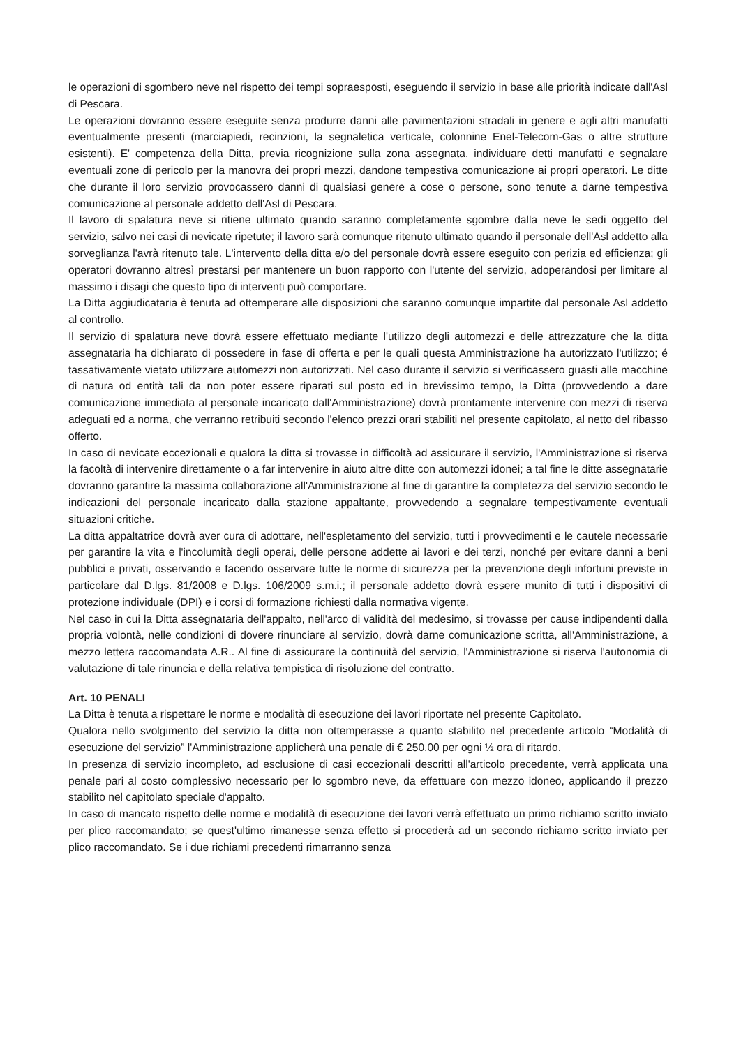le operazioni di sgombero neve nel rispetto dei tempi sopraesposti, eseguendo il servizio in base alle priorità indicate dall'Asl di Pescara.
Le operazioni dovranno essere eseguite senza produrre danni alle pavimentazioni stradali in genere e agli altri manufatti eventualmente presenti (marciapiedi, recinzioni, la segnaletica verticale, colonnine Enel-Telecom-Gas o altre strutture esistenti). E' competenza della Ditta, previa ricognizione sulla zona assegnata, individuare detti manufatti e segnalare eventuali zone di pericolo per la manovra dei propri mezzi, dandone tempestiva comunicazione ai propri operatori. Le ditte che durante il loro servizio provocassero danni di qualsiasi genere a cose o persone, sono tenute a darne tempestiva comunicazione al personale addetto dell'Asl di Pescara.
Il lavoro di spalatura neve si ritiene ultimato quando saranno completamente sgombre dalla neve le sedi oggetto del servizio, salvo nei casi di nevicate ripetute; il lavoro sarà comunque ritenuto ultimato quando il personale dell'Asl addetto alla sorveglianza l'avrà ritenuto tale. L'intervento della ditta e/o del personale dovrà essere eseguito con perizia ed efficienza; gli operatori dovranno altresì prestarsi per mantenere un buon rapporto con l'utente del servizio, adoperandosi per limitare al massimo i disagi che questo tipo di interventi può comportare.
La Ditta aggiudicataria è tenuta ad ottemperare alle disposizioni che saranno comunque impartite dal personale Asl addetto al controllo.
Il servizio di spalatura neve dovrà essere effettuato mediante l'utilizzo degli automezzi e delle attrezzature che la ditta assegnataria ha dichiarato di possedere in fase di offerta e per le quali questa Amministrazione ha autorizzato l'utilizzo; é tassativamente vietato utilizzare automezzi non autorizzati. Nel caso durante il servizio si verificassero guasti alle macchine di natura od entità tali da non poter essere riparati sul posto ed in brevissimo tempo, la Ditta (provvedendo a dare comunicazione immediata al personale incaricato dall'Amministrazione) dovrà prontamente intervenire con mezzi di riserva adeguati ed a norma, che verranno retribuiti secondo l'elenco prezzi orari stabiliti nel presente capitolato, al netto del ribasso offerto.
In caso di nevicate eccezionali e qualora la ditta si trovasse in difficoltà ad assicurare il servizio, l'Amministrazione si riserva la facoltà di intervenire direttamente o a far intervenire in aiuto altre ditte con automezzi idonei; a tal fine le ditte assegnatarie dovranno garantire la massima collaborazione all'Amministrazione al fine di garantire la completezza del servizio secondo le indicazioni del personale incaricato dalla stazione appaltante, provvedendo a segnalare tempestivamente eventuali situazioni critiche.
La ditta appaltatrice dovrà aver cura di adottare, nell'espletamento del servizio, tutti i provvedimenti e le cautele necessarie per garantire la vita e l'incolumità degli operai, delle persone addette ai lavori e dei terzi, nonché per evitare danni a beni pubblici e privati, osservando e facendo osservare tutte le norme di sicurezza per la prevenzione degli infortuni previste in particolare dal D.lgs. 81/2008 e D.lgs. 106/2009 s.m.i.; il personale addetto dovrà essere munito di tutti i dispositivi di protezione individuale (DPI) e i corsi di formazione richiesti dalla normativa vigente.
Nel caso in cui la Ditta assegnataria dell'appalto, nell'arco di validità del medesimo, si trovasse per cause indipendenti dalla propria volontà, nelle condizioni di dovere rinunciare al servizio, dovrà darne comunicazione scritta, all'Amministrazione, a mezzo lettera raccomandata A.R.. Al fine di assicurare la continuità del servizio, l'Amministrazione si riserva l'autonomia di valutazione di tale rinuncia e della relativa tempistica di risoluzione del contratto.
Art. 10 PENALI
La Ditta è tenuta a rispettare le norme e modalità di esecuzione dei lavori riportate nel presente Capitolato.
Qualora nello svolgimento del servizio la ditta non ottemperasse a quanto stabilito nel precedente articolo “Modalità di esecuzione del servizio” l'Amministrazione applicherà una penale di € 250,00 per ogni ½ ora di ritardo.
In presenza di servizio incompleto, ad esclusione di casi eccezionali descritti all'articolo precedente, verrà applicata una penale pari al costo complessivo necessario per lo sgombro neve, da effettuare con mezzo idoneo, applicando il prezzo stabilito nel capitolato speciale d'appalto.
In caso di mancato rispetto delle norme e modalità di esecuzione dei lavori verrà effettuato un primo richiamo scritto inviato per plico raccomandato; se quest'ultimo rimanesse senza effetto si procederà ad un secondo richiamo scritto inviato per plico raccomandato. Se i due richiami precedenti rimarranno senza